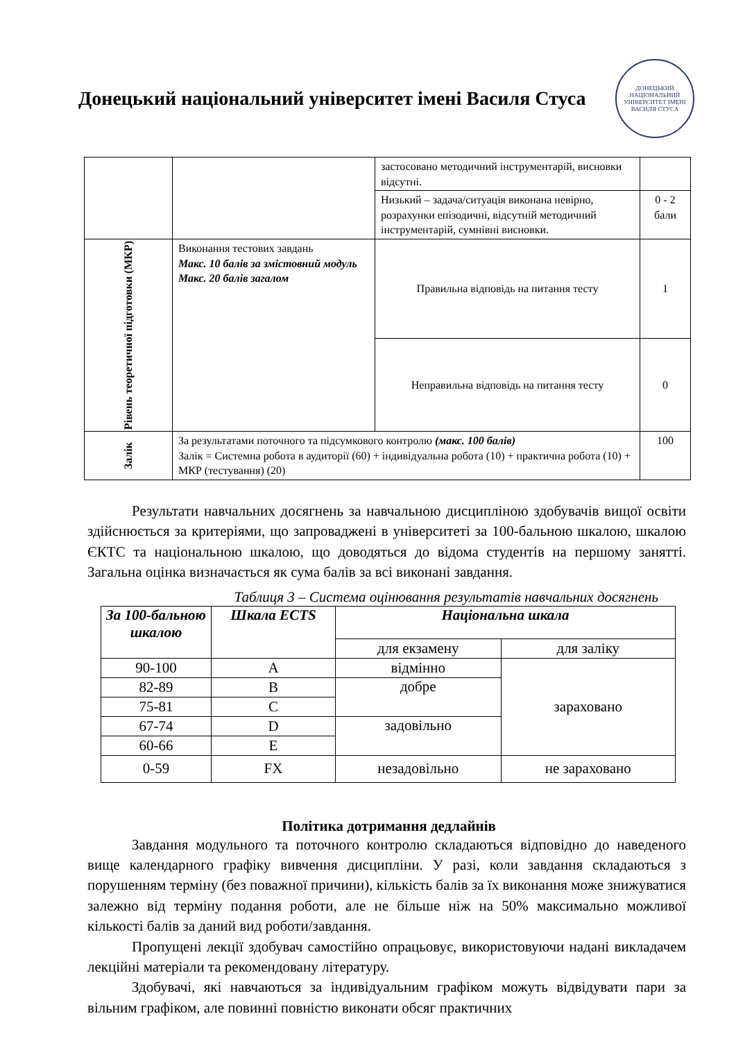Донецький національний університет імені Василя Стуса
ДОНЕЦЬКИЙ НАЦІОНАЛЬНИЙ УНІВЕРСИТЕТ ІМЕНІ ВАСИЛЯ СТУСА
| | | застосовано методичний інструментарій, висновки відсутні. | |
| | | Низький – задача/ситуація виконана невірно, розрахунки епізодичні, відсутній методичний інструментарій, сумнівні висновки. | 0 - 2 бали |
| Рівень теоретичної підготовки (МКР) | Виконання тестових завдань Макс. 10 балів за змістовний модуль Макс. 20 балів загалом | Правильна відповідь на питання тесту | 1 |
| | | Неправильна відповідь на питання тесту | 0 |
| Залік | За результатами поточного та підсумкового контролю (макс. 100 балів) Залік = Системна робота в аудиторії (60) + індивідуальна робота (10) + практична робота (10) + МКР (тестування) (20) | | 100 |
Результати навчальних досягнень за навчальною дисципліною здобувачів вищої освіти здійснюється за критеріями, що запроваджені в університеті за 100-бальною шкалою, шкалою ЄКТС та національною шкалою, що доводяться до відома студентів на першому занятті. Загальна оцінка визначається як сума балів за всі виконані завдання.
Таблиця 3 – Система оцінювання результатів навчальних досягнень
| За 100-бальною шкалою | Шкала ECTS | Національна шкала | |
| --- | --- | --- | --- |
| | | для екзамену | для заліку |
| 90-100 | A | відмінно | зараховано |
| 82-89 | B | добре | |
| 75-81 | C | | |
| 67-74 | D | задовільно | |
| 60-66 | E | | |
| 0-59 | FX | незадовільно | не зараховано |
Політика дотримання дедлайнів
Завдання модульного та поточного контролю складаються відповідно до наведеного вище календарного графіку вивчення дисципліни. У разі, коли завдання складаються з порушенням терміну (без поважної причини), кількість балів за їх виконання може знижуватися залежно від терміну подання роботи, але не більше ніж на 50% максимально можливої кількості балів за даний вид роботи/завдання.
Пропущені лекції здобувач самостійно опрацьовує, використовуючи надані викладачем лекційні матеріали та рекомендовану літературу.
Здобувачі, які навчаються за індивідуальним графіком можуть відвідувати пари за вільним графіком, але повинні повністю виконати обсяг практичних